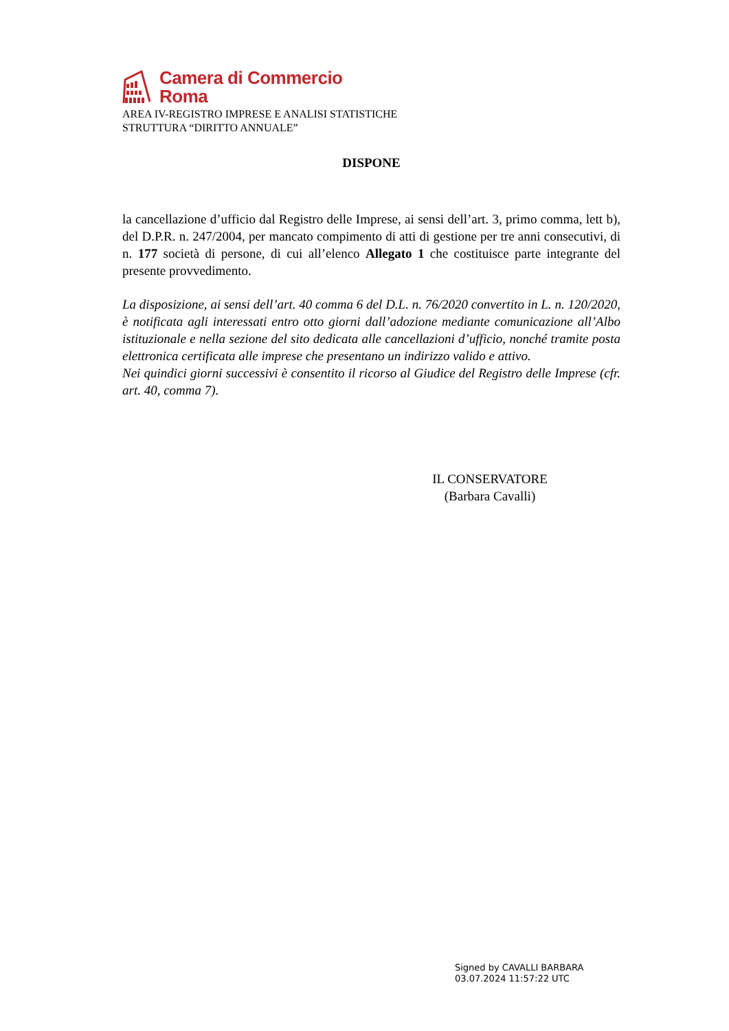Camera di Commercio
Roma
AREA IV-REGISTRO IMPRESE E ANALISI STATISTICHE
STRUTTURA “DIRITTO ANNUALE”
DISPONE
la cancellazione d’ufficio dal Registro delle Imprese, ai sensi dell’art. 3, primo comma, lett b), del D.P.R. n. 247/2004, per mancato compimento di atti di gestione per tre anni consecutivi, di n. 177 società di persone, di cui all’elenco Allegato 1 che costituisce parte integrante del presente provvedimento.
La disposizione, ai sensi dell’art. 40 comma 6 del D.L. n. 76/2020 convertito in L. n. 120/2020, è notificata agli interessati entro otto giorni dall’adozione mediante comunicazione all’Albo istituzionale e nella sezione del sito dedicata alle cancellazioni d’ufficio, nonché tramite posta elettronica certificata alle imprese che presentano un indirizzo valido e attivo.
Nei quindici giorni successivi è consentito il ricorso al Giudice del Registro delle Imprese (cfr. art. 40, comma 7).
IL CONSERVATORE
(Barbara Cavalli)
Signed by CAVALLI BARBARA
03.07.2024 11:57:22 UTC